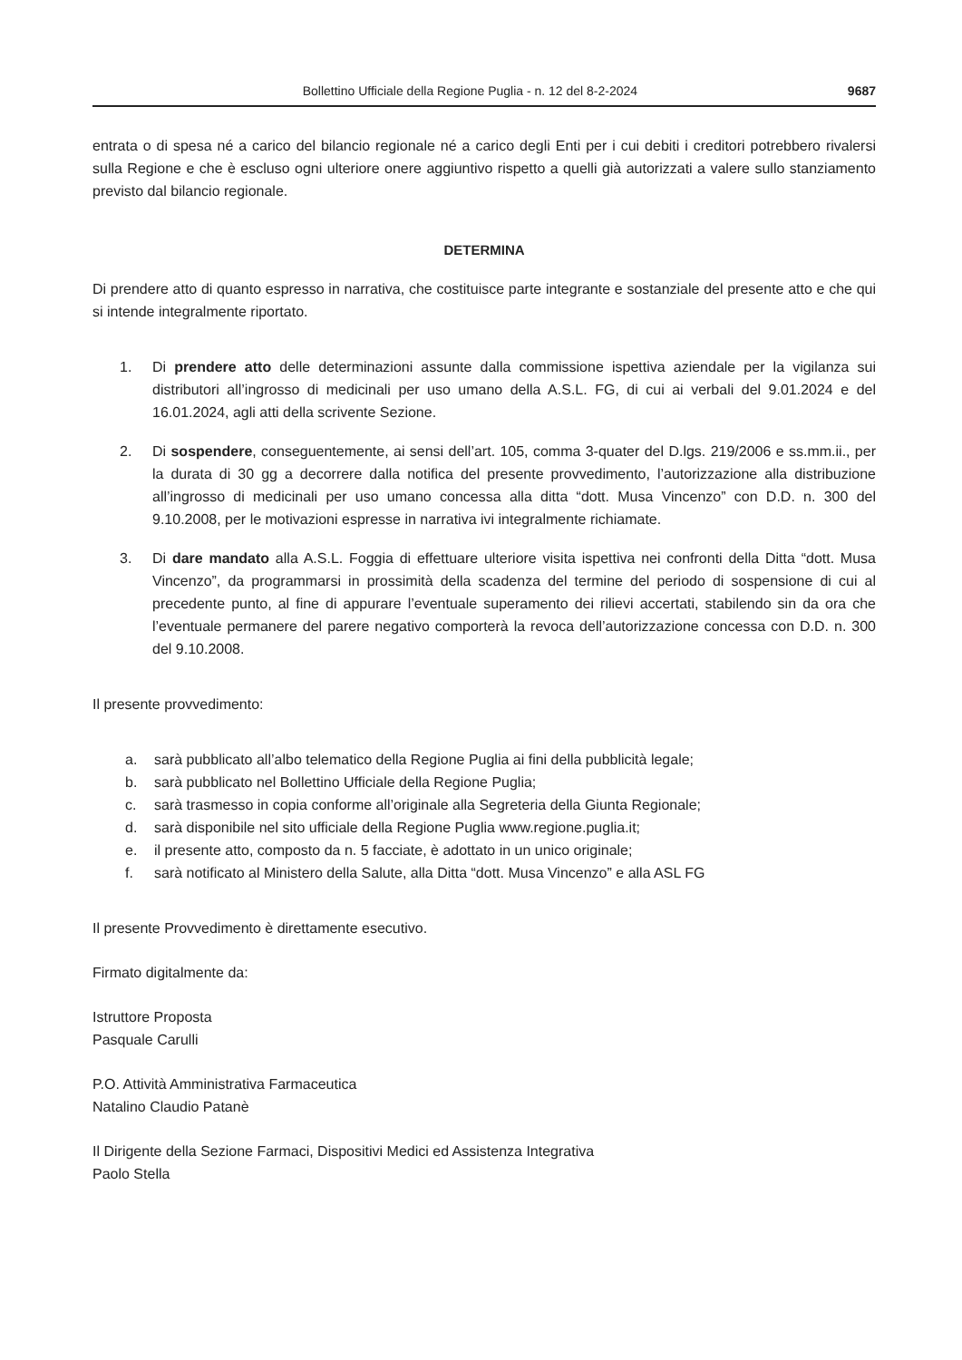Bollettino Ufficiale della Regione Puglia - n. 12 del 8-2-2024 9687
entrata o di spesa né a carico del bilancio regionale né a carico degli Enti per i cui debiti i creditori potrebbero rivalersi sulla Regione e che è escluso ogni ulteriore onere aggiuntivo rispetto a quelli già autorizzati a valere sullo stanziamento previsto dal bilancio regionale.
DETERMINA
Di prendere atto di quanto espresso in narrativa, che costituisce parte integrante e sostanziale del presente atto e che qui si intende integralmente riportato.
1. Di prendere atto delle determinazioni assunte dalla commissione ispettiva aziendale per la vigilanza sui distributori all’ingrosso di medicinali per uso umano della A.S.L. FG, di cui ai verbali del 9.01.2024 e del 16.01.2024, agli atti della scrivente Sezione.
2. Di sospendere, conseguentemente, ai sensi dell’art. 105, comma 3-quater del D.lgs. 219/2006 e ss.mm.ii., per la durata di 30 gg a decorrere dalla notifica del presente provvedimento, l’autorizzazione alla distribuzione all’ingrosso di medicinali per uso umano concessa alla ditta “dott. Musa Vincenzo” con D.D. n. 300 del 9.10.2008, per le motivazioni espresse in narrativa ivi integralmente richiamate.
3. Di dare mandato alla A.S.L. Foggia di effettuare ulteriore visita ispettiva nei confronti della Ditta “dott. Musa Vincenzo”, da programmarsi in prossimità della scadenza del termine del periodo di sospensione di cui al precedente punto, al fine di appurare l’eventuale superamento dei rilievi accertati, stabilendo sin da ora che l’eventuale permanere del parere negativo comporterà la revoca dell’autorizzazione concessa con D.D. n. 300 del 9.10.2008.
Il presente provvedimento:
a. sarà pubblicato all’albo telematico della Regione Puglia ai fini della pubblicità legale;
b. sarà pubblicato nel Bollettino Ufficiale della Regione Puglia;
c. sarà trasmesso in copia conforme all’originale alla Segreteria della Giunta Regionale;
d. sarà disponibile nel sito ufficiale della Regione Puglia www.regione.puglia.it;
e. il presente atto, composto da n. 5 facciate, è adottato in un unico originale;
f. sarà notificato al Ministero della Salute, alla Ditta “dott. Musa Vincenzo” e alla ASL FG
Il presente Provvedimento è direttamente esecutivo.
Firmato digitalmente da:
Istruttore Proposta
Pasquale Carulli
P.O. Attività Amministrativa Farmaceutica
Natalino Claudio Patanè
Il Dirigente della Sezione Farmaci, Dispositivi Medici ed Assistenza Integrativa
Paolo Stella